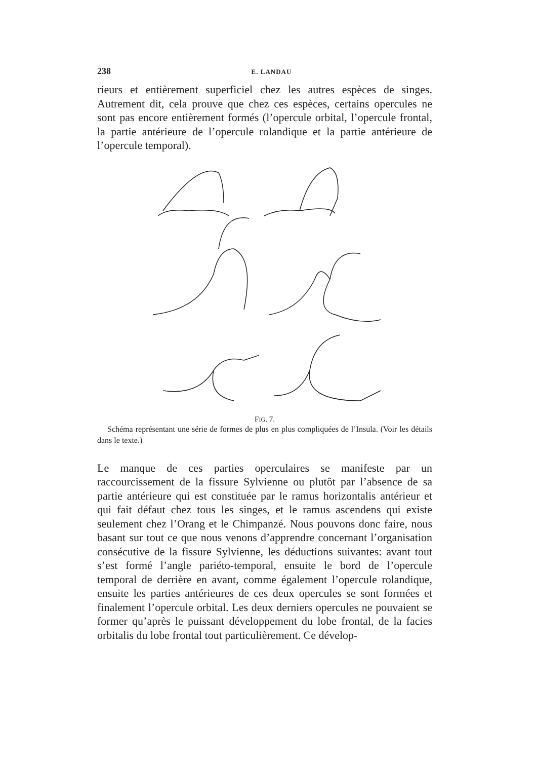238 E. LANDAU
rieurs et entièrement superficiel chez les autres espèces de singes. Autrement dit, cela prouve que chez ces espèces, certains opercules ne sont pas encore entièrement formés (l’opercule orbital, l’opercule frontal, la partie antérieure de l’opercule rolandique et la partie antérieure de l’opercule temporal).
FIG. 7.
Schéma représentant une série de formes de plus en plus compliquées de l’Insula. (Voir les détails dans le texte.)
Le manque de ces parties operculaires se manifeste par un raccourcissement de la fissure Sylvienne ou plutôt par l’absence de sa partie antérieure qui est constituée par le ramus horizontalis antérieur et qui fait défaut chez tous les singes, et le ramus ascendens qui existe seulement chez l’Orang et le Chimpanzé. Nous pouvons donc faire, nous basant sur tout ce que nous venons d’apprendre concernant l’organisation consécutive de la fissure Sylvienne, les déductions suivantes: avant tout s’est formé l’angle pariéto-temporal, ensuite le bord de l’opercule temporal de derrière en avant, comme également l’opercule rolandique, ensuite les parties antérieures de ces deux opercules se sont formées et finalement l’opercule orbital. Les deux derniers opercules ne pouvaient se former qu’après le puissant développement du lobe frontal, de la facies orbitalis du lobe frontal tout particulièrement. Ce dévelop-